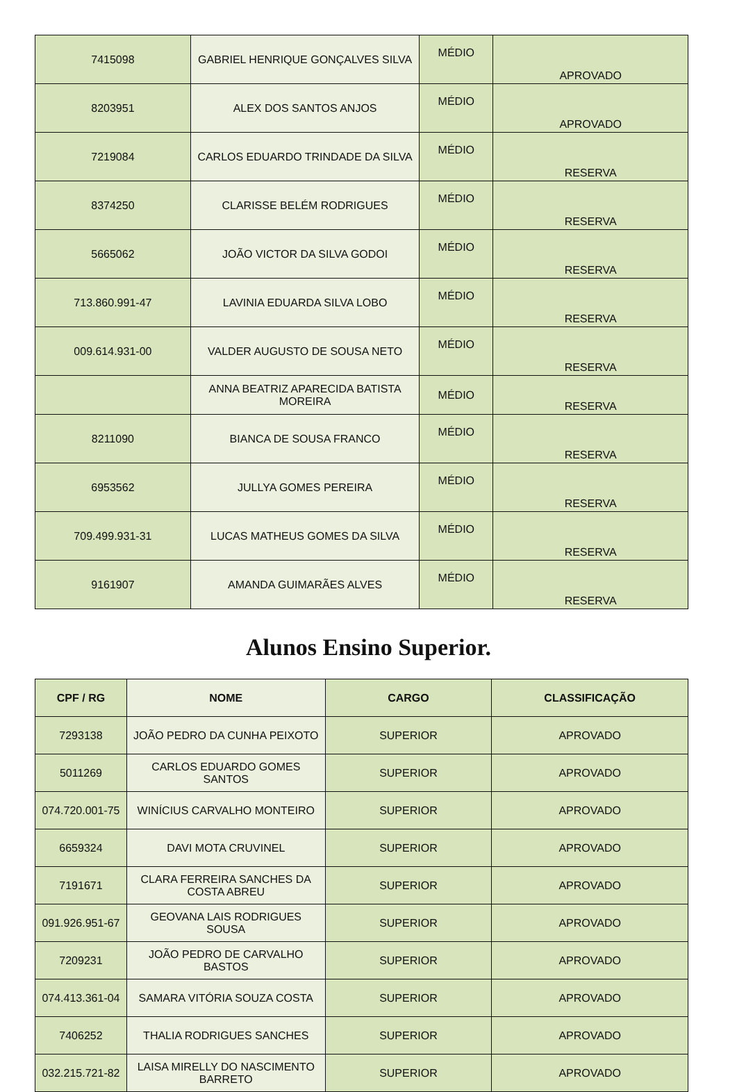| 7415098 | GABRIEL HENRIQUE GONÇALVES SILVA | MÉDIO | APROVADO |
| 8203951 | ALEX DOS SANTOS ANJOS | MÉDIO | APROVADO |
| 7219084 | CARLOS EDUARDO TRINDADE DA SILVA | MÉDIO | RESERVA |
| 8374250 | CLARISSE BELÉM RODRIGUES | MÉDIO | RESERVA |
| 5665062 | JOÃO VICTOR DA SILVA GODOI | MÉDIO | RESERVA |
| 713.860.991-47 | LAVINIA EDUARDA SILVA LOBO | MÉDIO | RESERVA |
| 009.614.931-00 | VALDER AUGUSTO DE SOUSA NETO | MÉDIO | RESERVA |
| | ANNA BEATRIZ APARECIDA BATISTA MOREIRA | MÉDIO | RESERVA |
| 8211090 | BIANCA DE SOUSA FRANCO | MÉDIO | RESERVA |
| 6953562 | JULLYA GOMES PEREIRA | MÉDIO | RESERVA |
| 709.499.931-31 | LUCAS MATHEUS GOMES DA SILVA | MÉDIO | RESERVA |
| 9161907 | AMANDA GUIMARÃES ALVES | MÉDIO | RESERVA |
Alunos Ensino Superior.
| CPF / RG | NOME | CARGO | CLASSIFICAÇÃO |
| --- | --- | --- | --- |
| 7293138 | JOÃO PEDRO DA CUNHA PEIXOTO | SUPERIOR | APROVADO |
| 5011269 | CARLOS EDUARDO GOMES SANTOS | SUPERIOR | APROVADO |
| 074.720.001-75 | WINÍCIUS CARVALHO MONTEIRO | SUPERIOR | APROVADO |
| 6659324 | DAVI MOTA CRUVINEL | SUPERIOR | APROVADO |
| 7191671 | CLARA FERREIRA SANCHES DA COSTA ABREU | SUPERIOR | APROVADO |
| 091.926.951-67 | GEOVANA LAIS RODRIGUES SOUSA | SUPERIOR | APROVADO |
| 7209231 | JOÃO PEDRO DE CARVALHO BASTOS | SUPERIOR | APROVADO |
| 074.413.361-04 | SAMARA VITÓRIA SOUZA COSTA | SUPERIOR | APROVADO |
| 7406252 | THALIA RODRIGUES SANCHES | SUPERIOR | APROVADO |
| 032.215.721-82 | LAISA MIRELLY DO NASCIMENTO BARRETO | SUPERIOR | APROVADO |